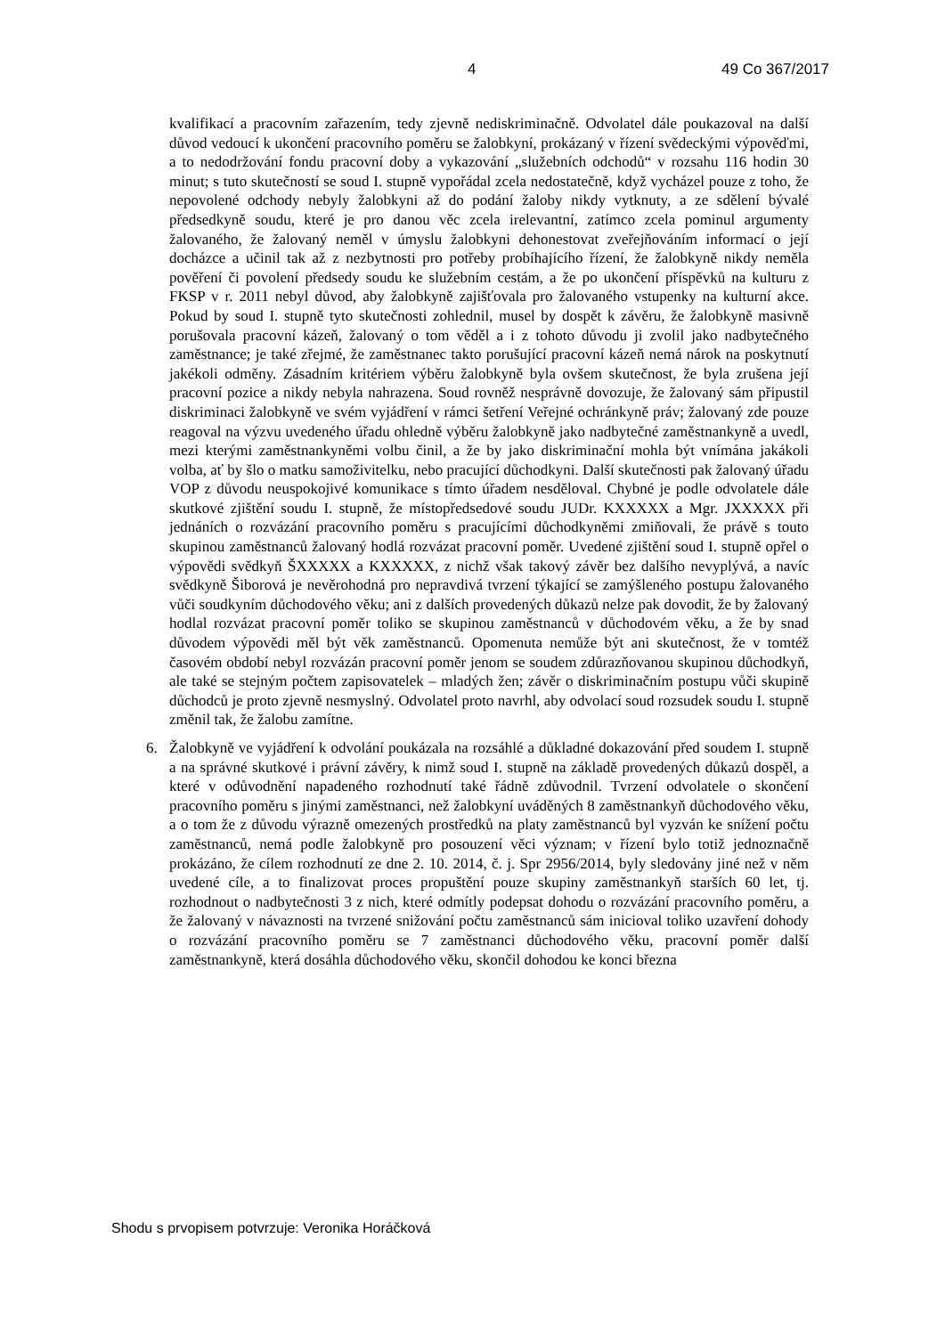4 49 Co 367/2017
kvalifikací a pracovním zařazením, tedy zjevně nediskriminačně. Odvolatel dále poukazoval na další důvod vedoucí k ukončení pracovního poměru se žalobkyní, prokázaný v řízení svědeckými výpověďmi, a to nedodržování fondu pracovní doby a vykazování „služebních odchodů“ v rozsahu 116 hodin 30 minut; s tuto skutečností se soud I. stupně vypořádal zcela nedostatečně, když vycházel pouze z toho, že nepovolené odchody nebyly žalobkyni až do podání žaloby nikdy vytknuty, a ze sdělení bývalé předsedkyně soudu, které je pro danou věc zcela irelevantní, zatímco zcela pominul argumenty žalovaného, že žalovaný neměl v úmyslu žalobkyni dehonestovat zveřejňováním informací o její docházce a učinil tak až z nezbytnosti pro potřeby probíhajícího řízení, že žalobkyně nikdy neměla pověření či povolení předsedy soudu ke služebním cestám, a že po ukončení příspěvků na kulturu z FKSP v r. 2011 nebyl důvod, aby žalobkyně zajišťovala pro žalovaného vstupenky na kulturní akce. Pokud by soud I. stupně tyto skutečnosti zohlednil, musel by dospět k závěru, že žalobkyně masivně porušovala pracovní kázeň, žalovaný o tom věděl a i z tohoto důvodu ji zvolil jako nadbytečného zaměstnance; je také zřejmé, že zaměstnanec takto porušující pracovní kázeň nemá nárok na poskytnutí jakékoli odměny. Zásadním kritériem výběru žalobkyně byla ovšem skutečnost, že byla zrušena její pracovní pozice a nikdy nebyla nahrazena. Soud rovněž nesprávně dovozuje, že žalovaný sám připustil diskriminaci žalobkyně ve svém vyjádření v rámci šetření Veřejné ochránkyně práv; žalovaný zde pouze reagoval na výzvu uvedeného úřadu ohledně výběru žalobkyně jako nadbytečné zaměstnankyně a uvedl, mezi kterými zaměstnankyněmi volbu činil, a že by jako diskriminační mohla být vnímána jakákoli volba, ať by šlo o matku samoživitelku, nebo pracující důchodkyni. Další skutečnosti pak žalovaný úřadu VOP z důvodu neuspokojivé komunikace s tímto úřadem nesděloval. Chybné je podle odvolatele dále skutkové zjištění soudu I. stupně, že místopředsedové soudu JUDr. KXXXXX a Mgr. JXXXXX při jednáních o rozvázání pracovního poměru s pracujícími důchodkyněmi zmiňovali, že právě s touto skupinou zaměstnanců žalovaný hodlá rozvázat pracovní poměr. Uvedené zjištění soud I. stupně opřel o výpovědi svědkyň ŠXXXXX a KXXXXX, z nichž však takový závěr bez dalšího nevyplývá, a navíc svědkyně Šiborová je nevěrohodná pro nepravdivá tvrzení týkající se zamýšleného postupu žalovaného vůči soudkyním důchodového věku; ani z dalších provedených důkazů nelze pak dovodit, že by žalovaný hodlal rozvázat pracovní poměr toliko se skupinou zaměstnanců v důchodovém věku, a že by snad důvodem výpovědi měl být věk zaměstnanců. Opomenuta nemůže být ani skutečnost, že v tomtéž časovém období nebyl rozvázán pracovní poměr jenom se soudem zdůrazňovanou skupinou důchodkyň, ale také se stejným počtem zapisovatelek – mladých žen; závěr o diskriminačním postupu vůči skupině důchodců je proto zjevně nesmyslný. Odvolatel proto navrhl, aby odvolací soud rozsudek soudu I. stupně změnil tak, že žalobu zamítne.
6. Žalobkyně ve vyjádření k odvolání poukázala na rozsáhlé a důkladné dokazování před soudem I. stupně a na správné skutkové i právní závěry, k nimž soud I. stupně na základě provedených důkazů dospěl, a které v odůvodnění napadeného rozhodnutí také řádně zdůvodnil. Tvrzení odvolatele o skončení pracovního poměru s jinými zaměstnanci, než žalobkyní uváděných 8 zaměstnankyň důchodového věku, a o tom že z důvodu výrazně omezených prostředků na platy zaměstnanců byl vyzván ke snížení počtu zaměstnanců, nemá podle žalobkyně pro posouzení věci význam; v řízení bylo totiž jednoznačně prokázáno, že cílem rozhodnutí ze dne 2. 10. 2014, č. j. Spr 2956/2014, byly sledovány jiné než v něm uvedené cíle, a to finalizovat proces propuštění pouze skupiny zaměstnankyň starších 60 let, tj. rozhodnout o nadbytečnosti 3 z nich, které odmítly podepsat dohodu o rozvázání pracovního poměru, a že žalovaný v návaznosti na tvrzené snižování počtu zaměstnanců sám inicioval toliko uzavření dohody o rozvázání pracovního poměru se 7 zaměstnanci důchodového věku, pracovní poměr další zaměstnankyně, která dosáhla důchodového věku, skončil dohodou ke konci března
Shodu s prvopisem potvrzuje: Veronika Horáčková